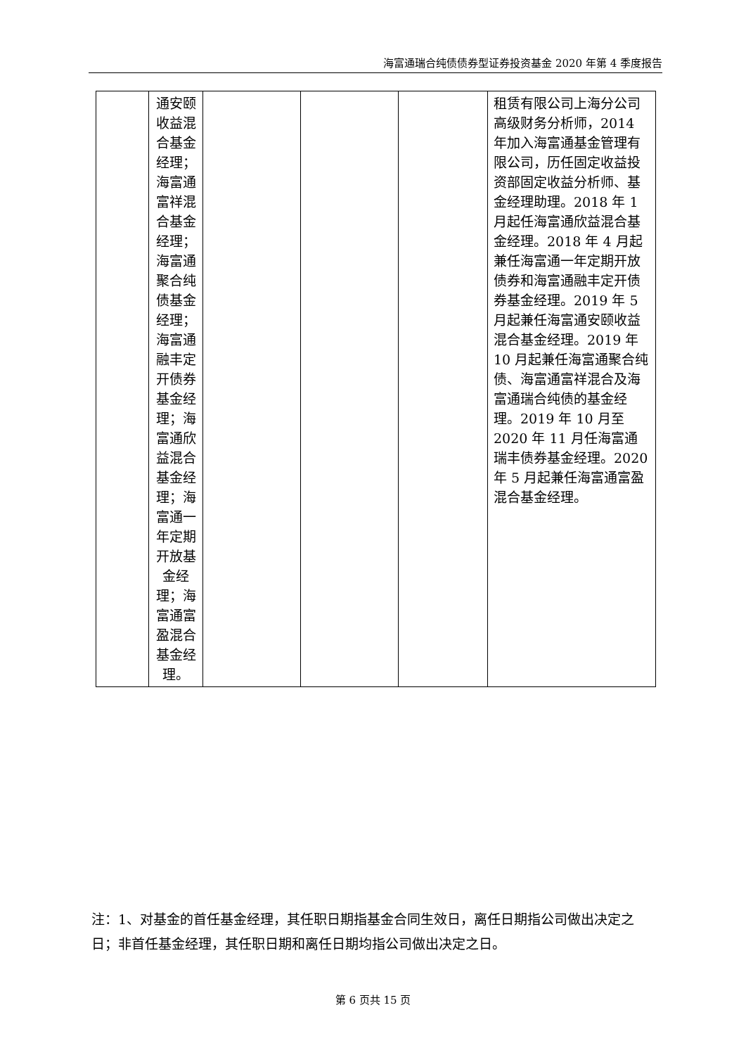海富通瑞合纯债债券型证券投资基金 2020 年第 4 季度报告
| | 通安颐收益混合基金经理；海富通富祥混合基金经理；海富通聚合纯债基金经理；海富通融丰定开债券基金经理；海富通欣益混合基金经理；海富通一年定期开放基金经理；海富通富盈混合基金经理。 | | | | 租赁有限公司上海分公司高级财务分析师，2014 年加入海富通基金管理有限公司，历任固定收益投资部固定收益分析师、基金经理助理。2018 年 1 月起任海富通欣益混合基金经理。2018 年 4 月起兼任海富通一年定期开放债券和海富通融丰定开债券基金经理。2019 年 5 月起兼任海富通安颐收益混合基金经理。2019 年 10 月起兼任海富通聚合纯债、海富通富祥混合及海富通瑞合纯债的基金经理。2019 年 10 月至 2020 年 11 月任海富通瑞丰债券基金经理。2020 年 5 月起兼任海富通富盈混合基金经理。 |
注：1、对基金的首任基金经理，其任职日期指基金合同生效日，离任日期指公司做出决定之日；非首任基金经理，其任职日期和离任日期均指公司做出决定之日。
第 6 页共 15 页